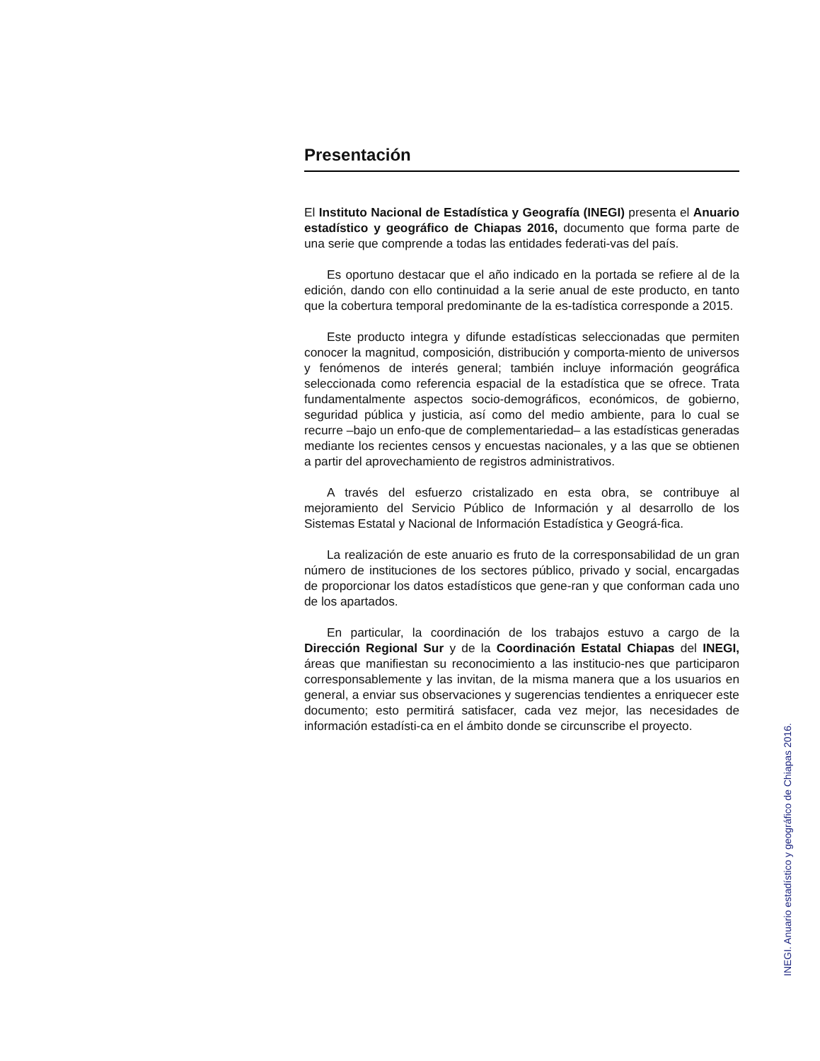Presentación
El Instituto Nacional de Estadística y Geografía (INEGI) presenta el Anuario estadístico y geográfico de Chiapas 2016, documento que forma parte de una serie que comprende a todas las entidades federati-vas del país.
Es oportuno destacar que el año indicado en la portada se refiere al de la edición, dando con ello continuidad a la serie anual de este producto, en tanto que la cobertura temporal predominante de la es-tadística corresponde a 2015.
Este producto integra y difunde estadísticas seleccionadas que permiten conocer la magnitud, composición, distribución y comporta-miento de universos y fenómenos de interés general; también incluye información geográfica seleccionada como referencia espacial de la estadística que se ofrece. Trata fundamentalmente aspectos socio-demográficos, económicos, de gobierno, seguridad pública y justicia, así como del medio ambiente, para lo cual se recurre –bajo un enfo-que de complementariedad– a las estadísticas generadas mediante los recientes censos y encuestas nacionales, y a las que se obtienen a partir del aprovechamiento de registros administrativos.
A través del esfuerzo cristalizado en esta obra, se contribuye al mejoramiento del Servicio Público de Información y al desarrollo de los Sistemas Estatal y Nacional de Información Estadística y Geográ-fica.
La realización de este anuario es fruto de la corresponsabilidad de un gran número de instituciones de los sectores público, privado y social, encargadas de proporcionar los datos estadísticos que gene-ran y que conforman cada uno de los apartados.
En particular, la coordinación de los trabajos estuvo a cargo de la Dirección Regional Sur y de la Coordinación Estatal Chiapas del INEGI, áreas que manifiestan su reconocimiento a las institucio-nes que participaron corresponsablemente y las invitan, de la misma manera que a los usuarios en general, a enviar sus observaciones y sugerencias tendientes a enriquecer este documento; esto permitirá satisfacer, cada vez mejor, las necesidades de información estadísti-ca en el ámbito donde se circunscribe el proyecto.
INEGI. Anuario estadístico y geográfico de Chiapas 2016.